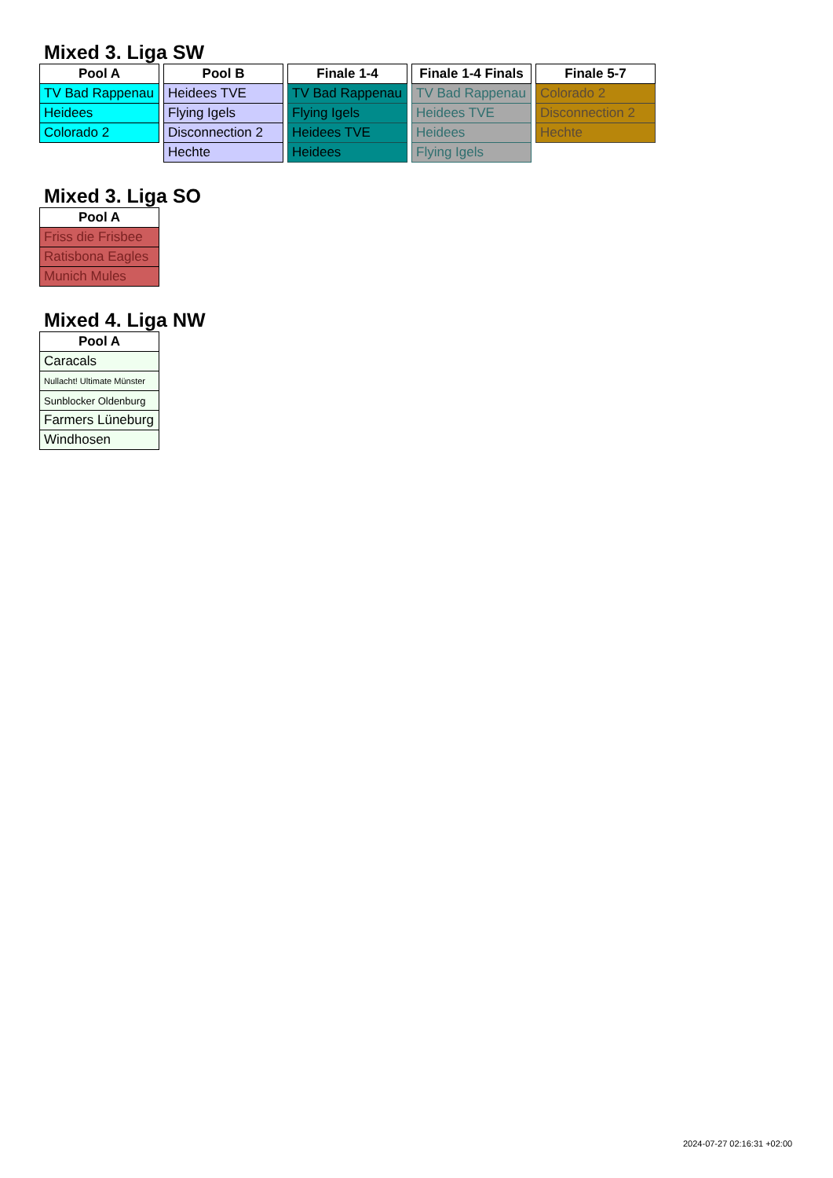Mixed 3. Liga SW
| Pool A |
| --- |
| TV Bad Rappenau |
| Heidees |
| Colorado 2 |
| Pool B |
| --- |
| Heidees TVE |
| Flying Igels |
| Disconnection 2 |
| Hechte |
| Finale 1-4 |
| --- |
| TV Bad Rappenau |
| Flying Igels |
| Heidees TVE |
| Heidees |
| Finale 1-4 Finals |
| --- |
| TV Bad Rappenau |
| Heidees TVE |
| Heidees |
| Flying Igels |
| Finale 5-7 |
| --- |
| Colorado 2 |
| Disconnection 2 |
| Hechte |
Mixed 3. Liga SO
| Pool A |
| --- |
| Friss die Frisbee |
| Ratisbona Eagles |
| Munich Mules |
Mixed 4. Liga NW
| Pool A |
| --- |
| Caracals |
| Nullacht! Ultimate Münster |
| Sunblocker Oldenburg |
| Farmers Lüneburg |
| Windhosen |
2024-07-27 02:16:31 +02:00